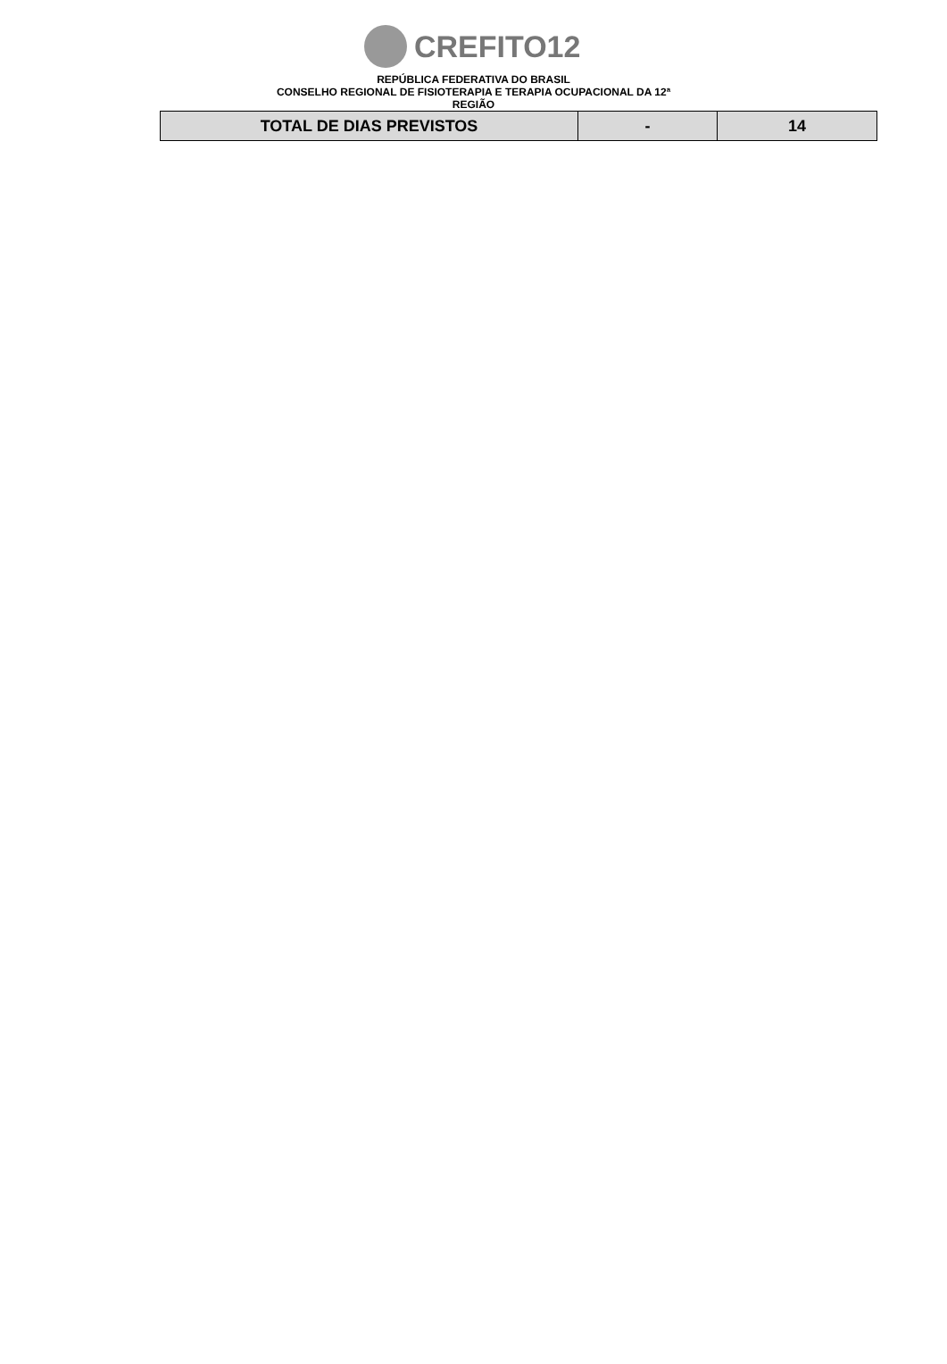CREFITO12
REPÚBLICA FEDERATIVA DO BRASIL
CONSELHO REGIONAL DE FISIOTERAPIA E TERAPIA OCUPACIONAL DA 12ª
REGIÃO
| TOTAL DE DIAS PREVISTOS | - | 14 |